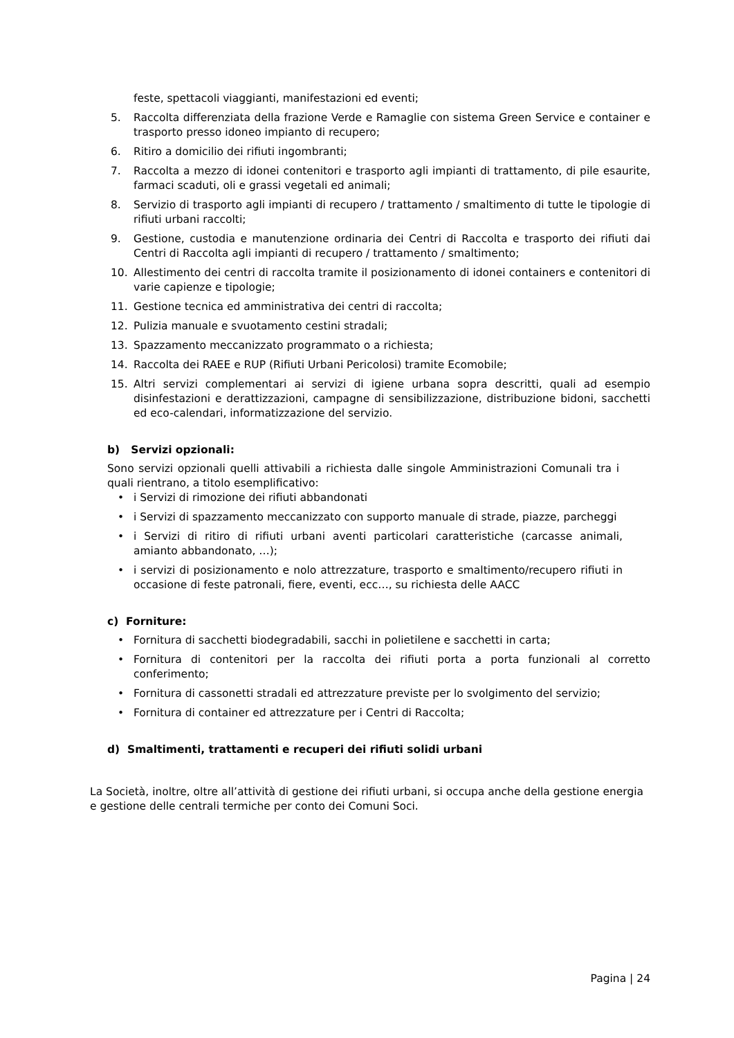feste, spettacoli viaggianti, manifestazioni ed eventi;
5. Raccolta differenziata della frazione Verde e Ramaglie con sistema Green Service e container e trasporto presso idoneo impianto di recupero;
6. Ritiro a domicilio dei rifiuti ingombranti;
7. Raccolta a mezzo di idonei contenitori e trasporto agli impianti di trattamento, di pile esaurite, farmaci scaduti, oli e grassi vegetali ed animali;
8. Servizio di trasporto agli impianti di recupero / trattamento / smaltimento di tutte le tipologie di rifiuti urbani raccolti;
9. Gestione, custodia e manutenzione ordinaria dei Centri di Raccolta e trasporto dei rifiuti dai Centri di Raccolta agli impianti di recupero / trattamento / smaltimento;
10. Allestimento dei centri di raccolta tramite il posizionamento di idonei containers e contenitori di varie capienze e tipologie;
11. Gestione tecnica ed amministrativa dei centri di raccolta;
12. Pulizia manuale e svuotamento cestini stradali;
13. Spazzamento meccanizzato programmato o a richiesta;
14. Raccolta dei RAEE e RUP (Rifiuti Urbani Pericolosi) tramite Ecomobile;
15. Altri servizi complementari ai servizi di igiene urbana sopra descritti, quali ad esempio disinfestazioni e derattizzazioni, campagne di sensibilizzazione, distribuzione bidoni, sacchetti ed eco-calendari, informatizzazione del servizio.
b) Servizi opzionali:
Sono servizi opzionali quelli attivabili a richiesta dalle singole Amministrazioni Comunali tra i quali rientrano, a titolo esemplificativo:
• i Servizi di rimozione dei rifiuti abbandonati
• i Servizi di spazzamento meccanizzato con supporto manuale di strade, piazze, parcheggi
• i Servizi di ritiro di rifiuti urbani aventi particolari caratteristiche (carcasse animali, amianto abbandonato, …);
• i servizi di posizionamento e nolo attrezzature, trasporto e smaltimento/recupero rifiuti in occasione di feste patronali, fiere, eventi, ecc…, su richiesta delle AACC
c) Forniture:
• Fornitura di sacchetti biodegradabili, sacchi in polietilene e sacchetti in carta;
• Fornitura di contenitori per la raccolta dei rifiuti porta a porta funzionali al corretto conferimento;
• Fornitura di cassonetti stradali ed attrezzature previste per lo svolgimento del servizio;
• Fornitura di container ed attrezzature per i Centri di Raccolta;
d) Smaltimenti, trattamenti e recuperi dei rifiuti solidi urbani
La Società, inoltre, oltre all’attività di gestione dei rifiuti urbani, si occupa anche della gestione energia e gestione delle centrali termiche per conto dei Comuni Soci.
Pagina | 24